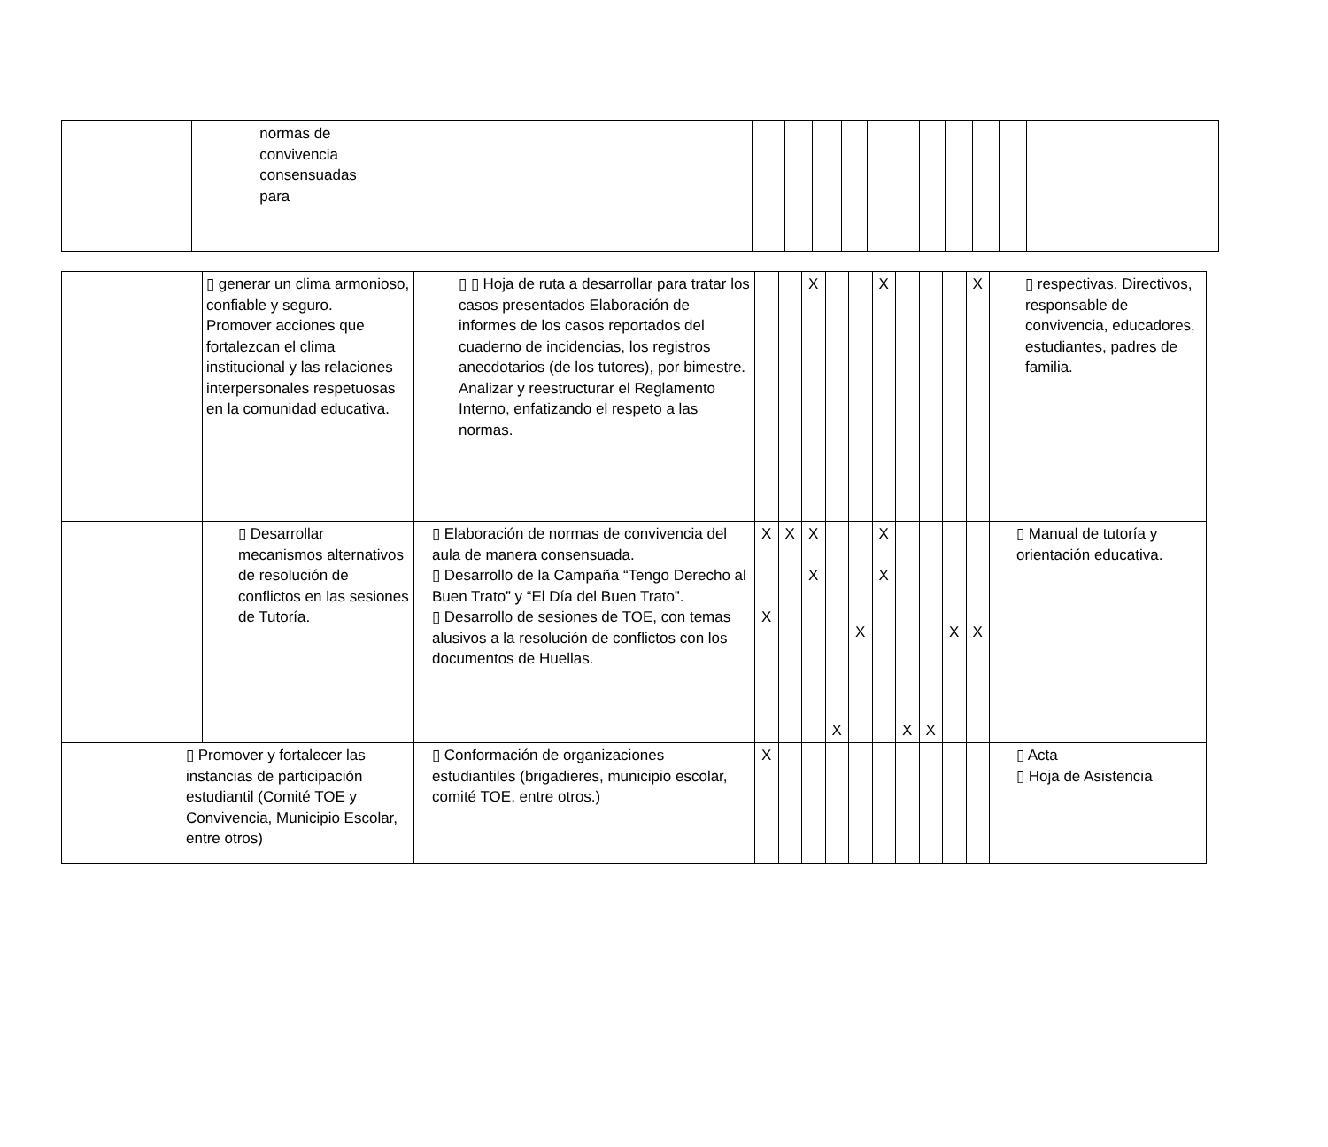| | normas de convivencia consensuadas para | | | | | | | | | | | | |
| | ▯ generar un clima armonioso, confiable y seguro. Promover acciones que fortalezcan el clima institucional y las relaciones interpersonales respetuosas en la comunidad educativa. | ▯ ▯ Hoja de ruta a desarrollar para tratar los casos presentados Elaboración de informes de los casos reportados del cuaderno de incidencias, los registros anecdotarios (de los tutores), por bimestre. Analizar y reestructurar el Reglamento Interno, enfatizando el respeto a las normas. | | | X | | | X | | | | X | ▯ respectivas. Directivos, responsable de convivencia, educadores, estudiantes, padres de familia. |
| | ▯ Desarrollar mecanismos alternativos de resolución de conflictos en las sesiones de Tutoría. | ▯ Elaboración de normas de convivencia del aula de manera consensuada. ▯ Desarrollo de la Campaña “Tengo Derecho al Buen Trato” y “El Día del Buen Trato”. ▯ Desarrollo de sesiones de TOE, con temas alusivos a la resolución de conflictos con los documentos de Huellas. | X X | X | X X | X | X | X X | X | X | X | X | ▯ Manual de tutoría y orientación educativa. |
| ▯ Promover y fortalecer las instancias de participación estudiantil (Comité TOE y Convivencia, Municipio Escolar, entre otros) | | ▯ Conformación de organizaciones estudiantiles (brigadieres, municipio escolar, comité TOE, entre otros.) | X | | | | | | | | | | ▯ Acta ▯ Hoja de Asistencia |